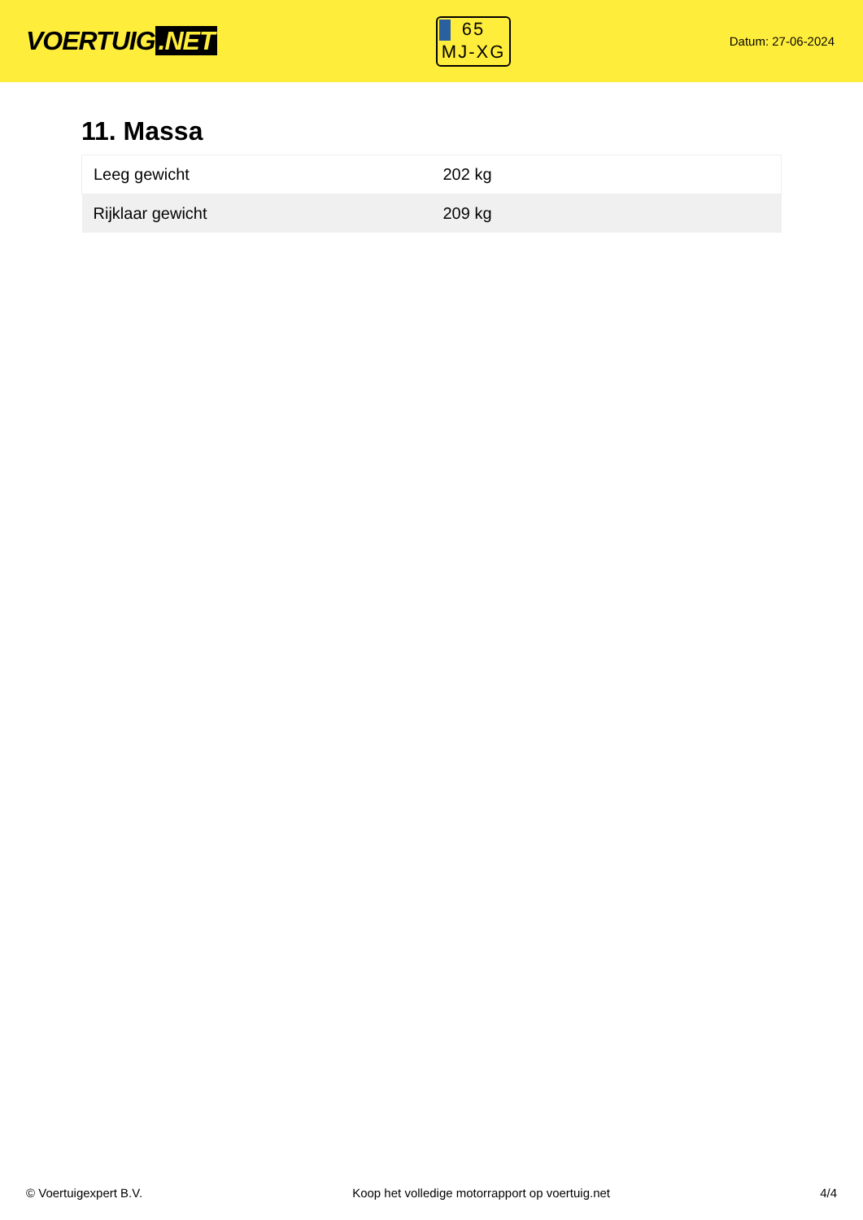VOERTUIG.NET
65
MJ-XG
Datum: 27-06-2024
11. Massa
| Leeg gewicht | 202 kg |
| Rijklaar gewicht | 209 kg |
© Voertuigexpert B.V. Koop het volledige motorrapport op voertuig.net 4/4